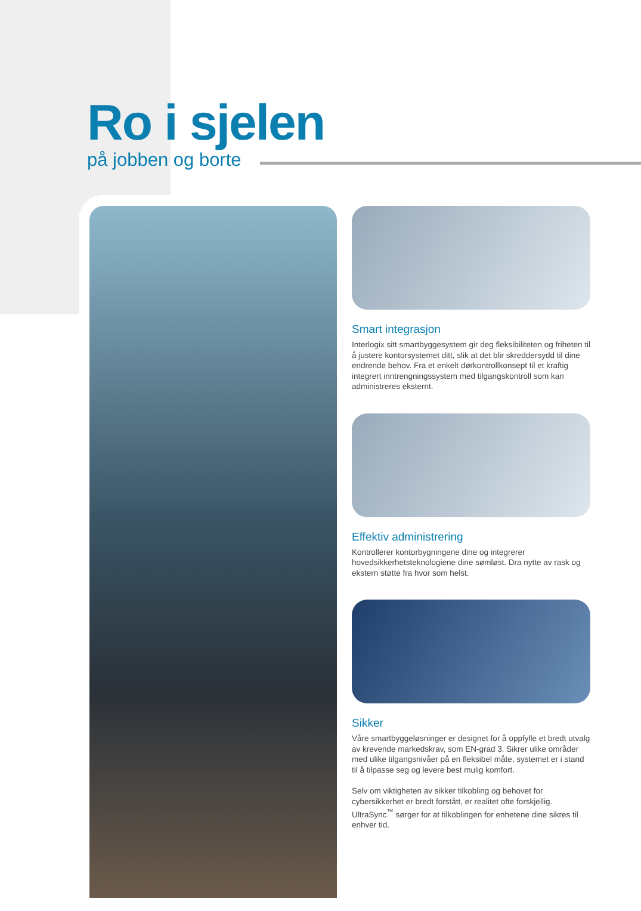Ro i sjelen
på jobben og borte
Smart integrasjon
Interlogix sitt smartbyggesystem gir deg fleksibiliteten og friheten til å justere kontorsystemet ditt, slik at det blir skreddersydd til dine endrende behov. Fra et enkelt dørkontrollkonsept til et kraftig integrert inntrengningssystem med tilgangskontroll som kan administreres eksternt.
Effektiv administrering
Kontrollerer kontorbygningene dine og integrerer hovedsikkerhetsteknologiene dine sømløst. Dra nytte av rask og ekstern støtte fra hvor som helst.
Sikker
Våre smartbyggeløsninger er designet for å oppfylle et bredt utvalg av krevende markedskrav, som EN-grad 3. Sikrer ulike områder med ulike tilgangsnivåer på en fleksibel måte, systemet er i stand til å tilpasse seg og levere best mulig komfort.
Selv om viktigheten av sikker tilkobling og behovet for cybersikkerhet er bredt forstått, er realitet ofte forskjellig. UltraSync<sup>™</sup> sørger for at tilkoblingen for enhetene dine sikres til enhver tid.